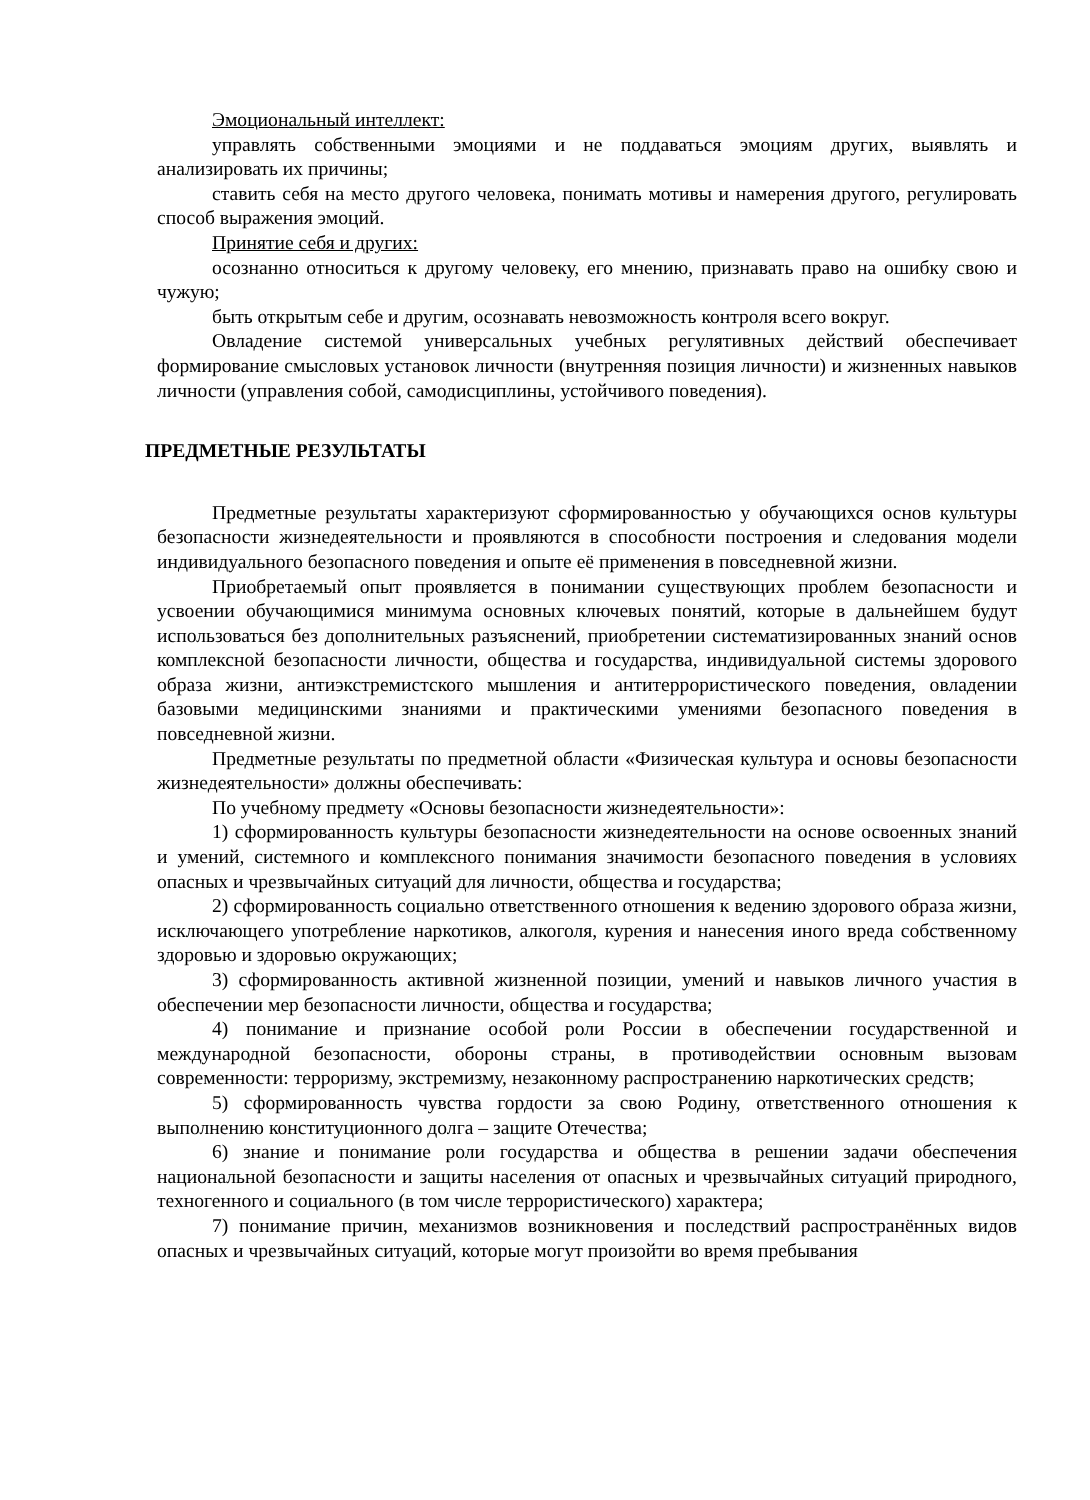Эмоциональный интеллект:
управлять собственными эмоциями и не поддаваться эмоциям других, выявлять и анализировать их причины;
ставить себя на место другого человека, понимать мотивы и намерения другого, регулировать способ выражения эмоций.
Принятие себя и других:
осознанно относиться к другому человеку, его мнению, признавать право на ошибку свою и чужую;
быть открытым себе и другим, осознавать невозможность контроля всего вокруг.
Овладение системой универсальных учебных регулятивных действий обеспечивает формирование смысловых установок личности (внутренняя позиция личности) и жизненных навыков личности (управления собой, самодисциплины, устойчивого поведения).
ПРЕДМЕТНЫЕ РЕЗУЛЬТАТЫ
Предметные результаты характеризуют сформированностью у обучающихся основ культуры безопасности жизнедеятельности и проявляются в способности построения и следования модели индивидуального безопасного поведения и опыте её применения в повседневной жизни.
Приобретаемый опыт проявляется в понимании существующих проблем безопасности и усвоении обучающимися минимума основных ключевых понятий, которые в дальнейшем будут использоваться без дополнительных разъяснений, приобретении систематизированных знаний основ комплексной безопасности личности, общества и государства, индивидуальной системы здорового образа жизни, антиэкстремистского мышления и антитеррористического поведения, овладении базовыми медицинскими знаниями и практическими умениями безопасного поведения в повседневной жизни.
Предметные результаты по предметной области «Физическая культура и основы безопасности жизнедеятельности» должны обеспечивать:
По учебному предмету «Основы безопасности жизнедеятельности»:
1) сформированность культуры безопасности жизнедеятельности на основе освоенных знаний и умений, системного и комплексного понимания значимости безопасного поведения в условиях опасных и чрезвычайных ситуаций для личности, общества и государства;
2) сформированность социально ответственного отношения к ведению здорового образа жизни, исключающего употребление наркотиков, алкоголя, курения и нанесения иного вреда собственному здоровью и здоровью окружающих;
3) сформированность активной жизненной позиции, умений и навыков личного участия в обеспечении мер безопасности личности, общества и государства;
4) понимание и признание особой роли России в обеспечении государственной и международной безопасности, обороны страны, в противодействии основным вызовам современности: терроризму, экстремизму, незаконному распространению наркотических средств;
5) сформированность чувства гордости за свою Родину, ответственного отношения к выполнению конституционного долга – защите Отечества;
6) знание и понимание роли государства и общества в решении задачи обеспечения национальной безопасности и защиты населения от опасных и чрезвычайных ситуаций природного, техногенного и социального (в том числе террористического) характера;
7) понимание причин, механизмов возникновения и последствий распространённых видов опасных и чрезвычайных ситуаций, которые могут произойти во время пребывания